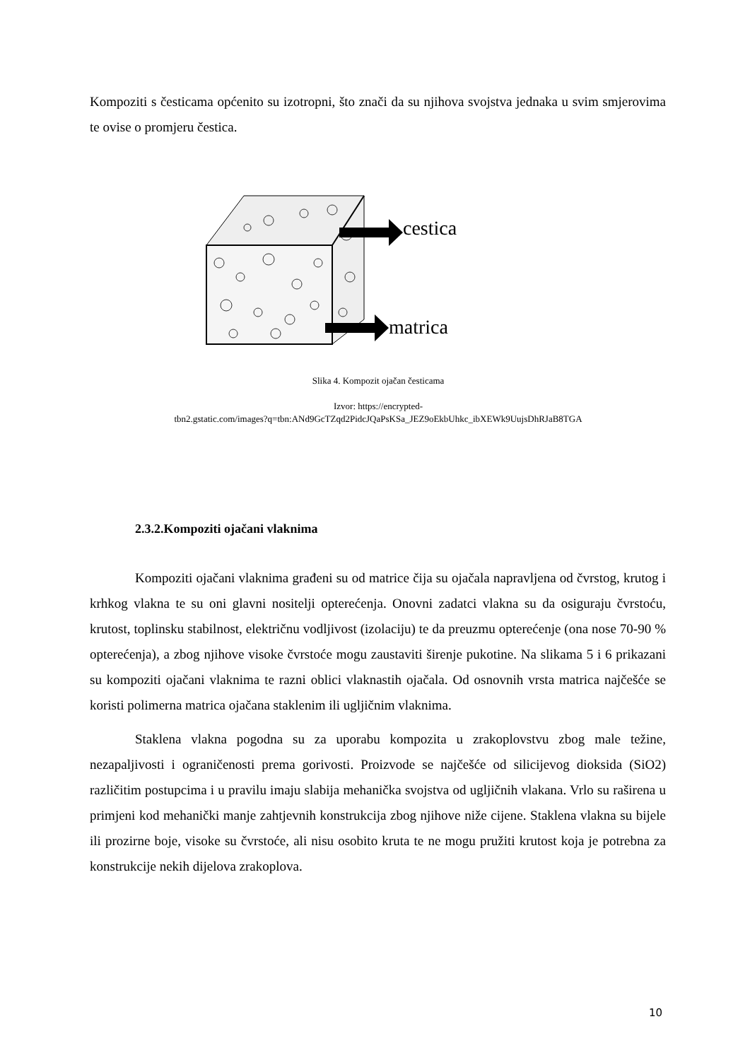Kompoziti s česticama općenito su izotropni, što znači da su njihova svojstva jednaka u svim smjerovima te ovise o promjeru čestica.
cestica
matrica
Slika 4. Kompozit ojačan česticama
Izvor: https://encrypted-
tbn2.gstatic.com/images?q=tbn:ANd9GcTZqd2PidcJQaPsKSa_JEZ9oEkbUhkc_ibXEWk9UujsDhRJaB8TGA
2.3.2.Kompoziti ojačani vlaknima
Kompoziti ojačani vlaknima građeni su od matrice čija su ojačala napravljena od čvrstog, krutog i krhkog vlakna te su oni glavni nositelji opterećenja. Onovni zadatci vlakna su da osiguraju čvrstoću, krutost, toplinsku stabilnost, električnu vodljivost (izolaciju) te da preuzmu opterećenje (ona nose 70-90 % opterećenja), a zbog njihove visoke čvrstoće mogu zaustaviti širenje pukotine. Na slikama 5 i 6 prikazani su kompoziti ojačani vlaknima te razni oblici vlaknastih ojačala. Od osnovnih vrsta matrica najčešće se koristi polimerna matrica ojačana staklenim ili ugljičnim vlaknima.
Staklena vlakna pogodna su za uporabu kompozita u zrakoplovstvu zbog male težine, nezapaljivosti i ograničenosti prema gorivosti. Proizvode se najčešće od silicijevog dioksida (SiO2) različitim postupcima i u pravilu imaju slabija mehanička svojstva od ugljičnih vlakana. Vrlo su raširena u primjeni kod mehanički manje zahtjevnih konstrukcija zbog njihove niže cijene. Staklena vlakna su bijele ili prozirne boje, visoke su čvrstoće, ali nisu osobito kruta te ne mogu pružiti krutost koja je potrebna za konstrukcije nekih dijelova zrakoplova.
10